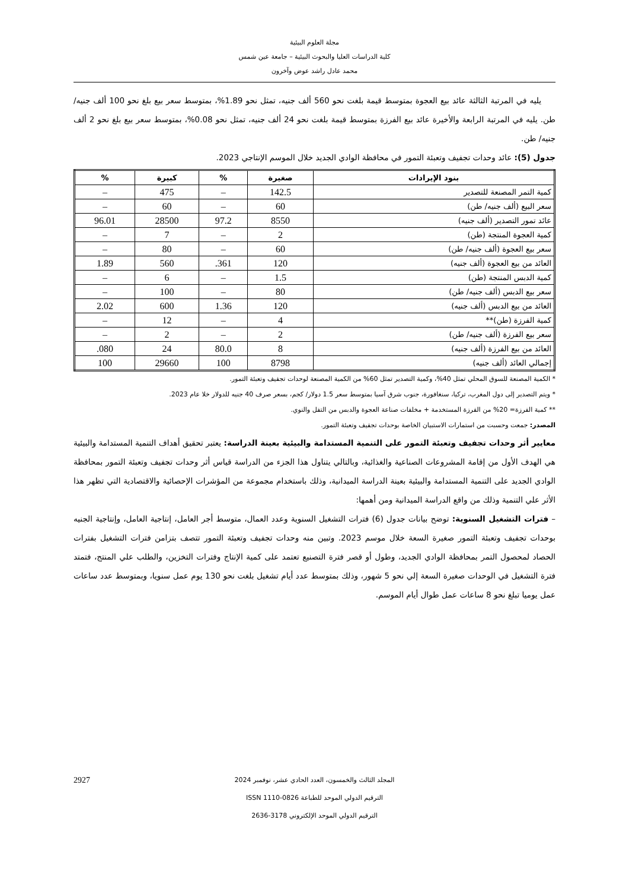مجلة العلوم البيئية
كلية الدراسات العليا والبحوث البيئية – جامعة عين شمس
محمد عادل راشد عوض وآخرون
يليه في المرتبة الثالثة عائد بيع العجوة بمتوسط قيمة بلغت نحو 560 ألف جنيه، تمثل نحو 1.89%، بمتوسط سعر بيع بلغ نحو 100 ألف جنيه/ طن. يليه في المرتبة الرابعة والأخيرة عائد بيع الفرزة بمتوسط قيمة بلغت نحو 24 ألف جنيه، تمثل نحو 0.08%، بمتوسط سعر بيع بلغ نحو 2 ألف جنيه/ طن.
جدول (5): عائد وحدات تجفيف وتعبئة التمور في محافظة الوادي الجديد خلال الموسم الإنتاجي 2023.
| بنود الإيرادات | صغيرة | % | كبيرة | % |
| --- | --- | --- | --- | --- |
| كمية التمر المصنعة للتصدير | 142.5 | – | 475 | – |
| سعر البيع (ألف جنيه/ طن) | 60 | – | 60 | – |
| عائد تمور التصدير (ألف جنيه) | 8550 | 97.2 | 28500 | 96.01 |
| كمية العجوة المنتجة (طن) | 2 | – | 7 | – |
| سعر بيع العجوة (ألف جنيه/ طن) | 60 | – | 80 | – |
| العائد من بيع العجوة (ألف جنيه) | 120 | 361. | 560 | 1.89 |
| كمية الدبس المنتجة (طن) | 1.5 | – | 6 | – |
| سعر بيع الدبس (ألف جنيه/ طن) | 80 | – | 100 | – |
| العائد من بيع الدبس (ألف جنيه) | 120 | 1.36 | 600 | 2.02 |
| كمية الفرزة (طن)** | 4 | – | 12 | – |
| سعر بيع الفرزة (ألف جنيه/ طن) | 2 | – | 2 | – |
| العائد من بيع الفرزة (ألف جنيه) | 8 | 80.0 | 24 | 080. |
| إجمالي العائد (ألف جنيه) | 8798 | 100 | 29660 | 100 |
* الكمية المصنعة للسوق المحلي تمثل 40%، وكمية التصدير تمثل 60% من الكمية المصنعة لوحدات تجفيف وتعبئة التمور.
* ويتم التصدير إلى دول المغرب، تركيا، سنغافورة، جنوب شرق آسيا بمتوسط سعر 1.5 دولار/ كجم، بسعر صرف 40 جنيه للدولار خلا عام 2023.
** كمية الفرزة= 20% من الفرزة المستخدمة + مخلفات صناعة العجوة والدبس من التفل والنوي.
المصدر: جمعت وحسبت من استمارات الاستبيان الخاصة بوحدات تجفيف وتعبئة التمور.
معايير أثر وحدات تجفيف وتعبئة التمور على التنمية المستدامة والبيئية بعينة الدراسة: يعتبر تحقيق أهداف التنمية المستدامة والبيئية هي الهدف الأول من إقامة المشروعات الصناعية والغذائية، وبالتالي يتناول هذا الجزء من الدراسة قياس أثر وحدات تجفيف وتعبئة التمور بمحافظة الوادي الجديد على التنمية المستدامة والبيئية بعينة الدراسة الميدانية، وذلك باستخدام مجموعة من المؤشرات الإحصائية والاقتصادية التي تظهر هذا الأثر علي التنمية وذلك من واقع الدراسة الميدانية ومن أهمها:
– فترات التشغيل السنوية: توضح بيانات جدول (6) فترات التشغيل السنوية وعدد العمال، متوسط أجر العامل، إنتاجية العامل، وإنتاجية الجنيه بوحدات تجفيف وتعبئة التمور صغيرة السعة خلال موسم 2023. وتبين منه وحدات تجفيف وتعبئة التمور تتصف بتزامن فترات التشغيل بفترات الحصاد لمحصول التمر بمحافظة الوادي الجديد، وطول أو قصر فترة التصنيع تعتمد على كمية الإنتاج وفترات التخزين، والطلب علي المنتج، فتمتد فترة التشغيل في الوحدات صغيرة السعة إلي نحو 5 شهور، وذلك بمتوسط عدد أيام تشغيل بلغت نحو 130 يوم عمل سنويا، وبمتوسط عدد ساعات عمل يوميا تبلغ نحو 8 ساعات عمل طوال أيام الموسم.
2927 المجلد الثالث والخمسون، العدد الحادي عشر، نوفمبر 2024
الترقيم الدولي الموحد للطباعة ISSN 1110-0826
الترقيم الدولي الموحد الإلكتروني 3178-2636